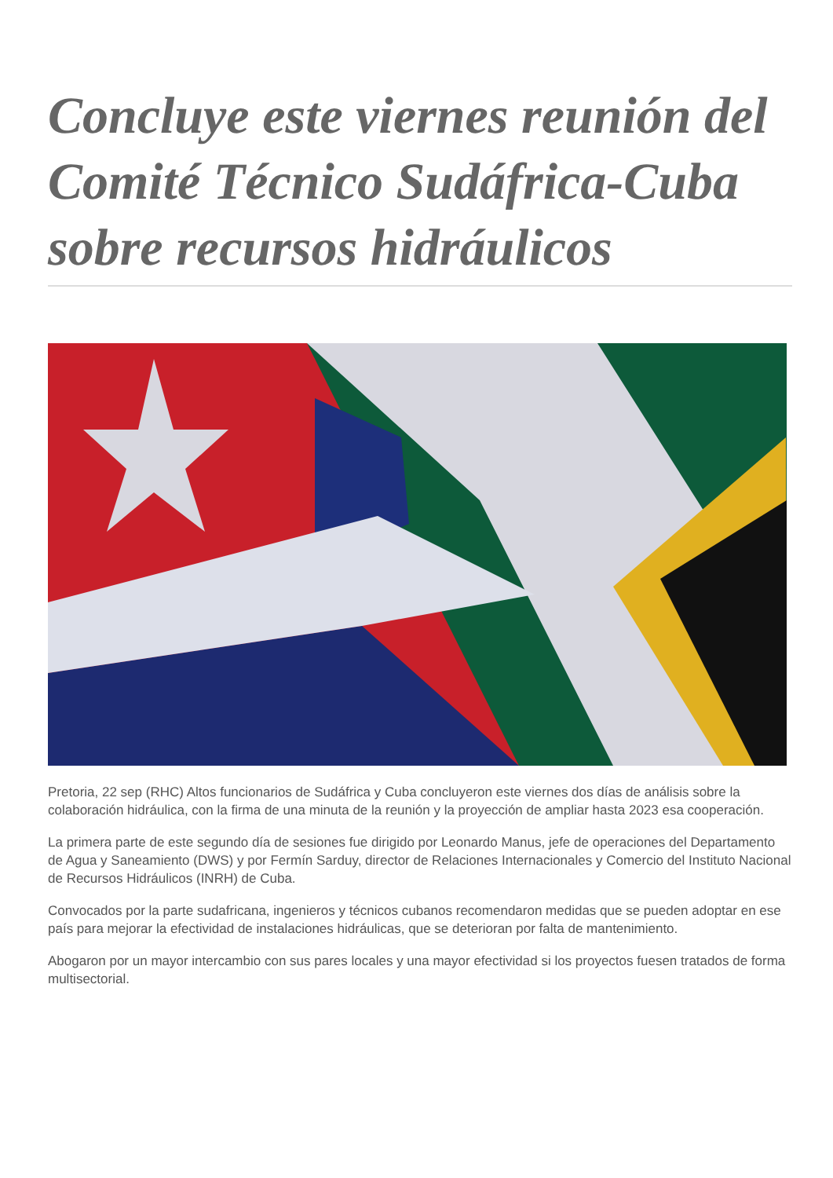Concluye este viernes reunión del Comité Técnico Sudáfrica-Cuba sobre recursos hidráulicos
Pretoria, 22 sep (RHC) Altos funcionarios de Sudáfrica y Cuba concluyeron este viernes dos días de análisis sobre la colaboración hidráulica, con la firma de una minuta de la reunión y la proyección de ampliar hasta 2023 esa cooperación.
La primera parte de este segundo día de sesiones fue dirigido por Leonardo Manus, jefe de operaciones del Departamento de Agua y Saneamiento (DWS) y por Fermín Sarduy, director de Relaciones Internacionales y Comercio del Instituto Nacional de Recursos Hidráulicos (INRH) de Cuba.
Convocados por la parte sudafricana, ingenieros y técnicos cubanos recomendaron medidas que se pueden adoptar en ese país para mejorar la efectividad de instalaciones hidráulicas, que se deterioran por falta de mantenimiento.
Abogaron por un mayor intercambio con sus pares locales y una mayor efectividad si los proyectos fuesen tratados de forma multisectorial.